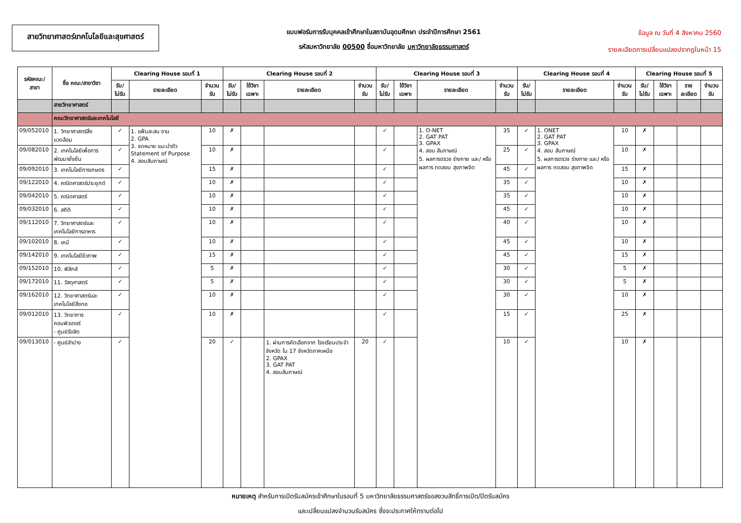สายวิทยาศาสตร์เทคโนโลยีและสุขศาสตร์
แบบฟอร์มการรับบุคคลเข้าศึกษาในสถาบันอุดมศึกษา ประจำปีการศึกษา 2561
รหัสมหาวิทยาลัย 00500 ชื่อมหาวิทยาลัย มหาวิทยาลัยธรรมศาสตร์
ข้อมูล ณ วันที่ 4 สิงหาคม 2560
รายละเอียดการเปลี่ยนแปลงปรากฏในหน้า 15
| รหัสคณะ/ สาขา | ชื่อ คณะ/สาขาวิชา | Clearing House รอบที่ 1 | | | Clearing House รอบที่ 2 | | | | Clearing House รอบที่ 3 | | | | Clearing House รอบที่ 4 | | | Clearing House รอบที่ 5 | | | |
| --- | --- | --- | --- | --- | --- | --- | --- | --- | --- | --- | --- | --- | --- | --- | --- | --- | --- | --- | --- |
| | | รับ/ ไม่รับ | รายละเอียด | จำนวน รับ | รับ/ ไม่รับ | ใช้วิชา เฉพาะ | รายละเอียด | จำนวน รับ | รับ/ ไม่รับ | ใช้วิชา เฉพาะ | รายละเอียด | จำนวน รับ | รับ/ ไม่รับ | รายละเอียด | จำนวน รับ | รับ/ ไม่รับ | ใช้วิชา เฉพาะ | รายละเอียด | จำนวน รับ |
| | สายวิทยาศาสตร์ | | | | | | | | | | | | | | | | | | |
| | คณะวิทยาศาสตร์และเทคโนโลยี | | | | | | | | | | | | | | | | | | |
| 09/052010 | 1. วิทยาศาสตร์สิ่งแวดล้อม | ✓ | 1. แฟ้มสะสม งาน 2. GPA 3. จดหมาย แนะนำตัว Statement of Purpose 4. สอบสัมภาษณ์ | 10 | ✗ | | | | ✓ | | 1. O-NET 2. GAT PAT 3. GPAX 4. สอบ สัมภาษณ์ 5. ผลการตรวจ ร่างกาย และ/ หรือผลการ ทดสอบ สุขภาพจิต | 35 | ✓ | 1. ONET 2. GAT PAT 3. GPAX 4. สอบ สัมภาษณ์ 5. ผลการตรวจ ร่างกาย และ/ หรือผลการ ทดสอบ สุขภาพจิต | 10 | ✗ | | | |
| 09/082010 | 2. เทคโนโลยีเพื่อการพัฒนายั่งยืน | ✓ | | 10 | ✗ | | | | ✓ | | | 25 | ✓ | | 10 | ✗ | | | |
| 09/092010 | 3. เทคโนโลยีการเกษตร | ✓ | | 15 | ✗ | | | | ✓ | | | 45 | ✓ | | 15 | ✗ | | | |
| 09/122010 | 4. คณิตศาสตร์ประยุกต์ | ✓ | | 10 | ✗ | | | | ✓ | | | 35 | ✓ | | 10 | ✗ | | | |
| 09/042010 | 5. คณิตศาสตร์ | ✓ | | 10 | ✗ | | | | ✓ | | | 35 | ✓ | | 10 | ✗ | | | |
| 09/032010 | 6. สถิติ | ✓ | | 10 | ✗ | | | | ✓ | | | 45 | ✓ | | 10 | ✗ | | | |
| 09/112010 | 7. วิทยาศาสตร์และ เทคโนโลยีการอาหาร | ✓ | | 10 | ✗ | | | | ✓ | | | 40 | ✓ | | 10 | ✗ | | | |
| 09/102010 | 8. เคมี | ✓ | | 10 | ✗ | | | | ✓ | | | 45 | ✓ | | 10 | ✗ | | | |
| 09/142010 | 9. เทคโนโลยีชีวภาพ | ✓ | | 15 | ✗ | | | | ✓ | | | 45 | ✓ | | 15 | ✗ | | | |
| 09/152010 | 10. ฟิสิกส์ | ✓ | | 5 | ✗ | | | | ✓ | | | 30 | ✓ | | 5 | ✗ | | | |
| 09/172010 | 11. วัสดุศาสตร์ | ✓ | | 5 | ✗ | | | | ✓ | | | 30 | ✓ | | 5 | ✗ | | | |
| 09/162010 | 12. วิทยาศาสตร์และเทคโนโลยีสิ่งทอ | ✓ | | 10 | ✗ | | | | ✓ | | | 30 | ✓ | | 10 | ✗ | | | |
| 09/012010 | 13. วิทยาการคอมพิวเตอร์ - ศูนย์รังสิต | ✓ | | 10 | ✗ | | | | ✓ | | | 15 | ✓ | | 25 | ✗ | | | |
| 09/013010 | - ศูนย์ลำปาง | ✓ | | 20 | ✓ | | 1. ผ่านการคัดเลือกจาก โรงเรียนประจำ จังหวัด ใน 17 จังหวัดภาคเหนือ 2. GPAX 3. GAT PAT 4. สอบสัมภาษณ์ | 20 | ✓ | | | 10 | ✓ | | 10 | ✗ | | | |
หมายเหตุ สำหรับการเปิดรับสมัครเข้าศึกษาในรอบที่ 5 มหาวิทยาลัยธรรมศาสตร์ขอสงวนสิทธิ์การเปิด/ปิดรับสมัคร
และเปลี่ยนแปลงจำนวนรับสมัคร ซึ่งจะประกาศให้ทราบต่อไป